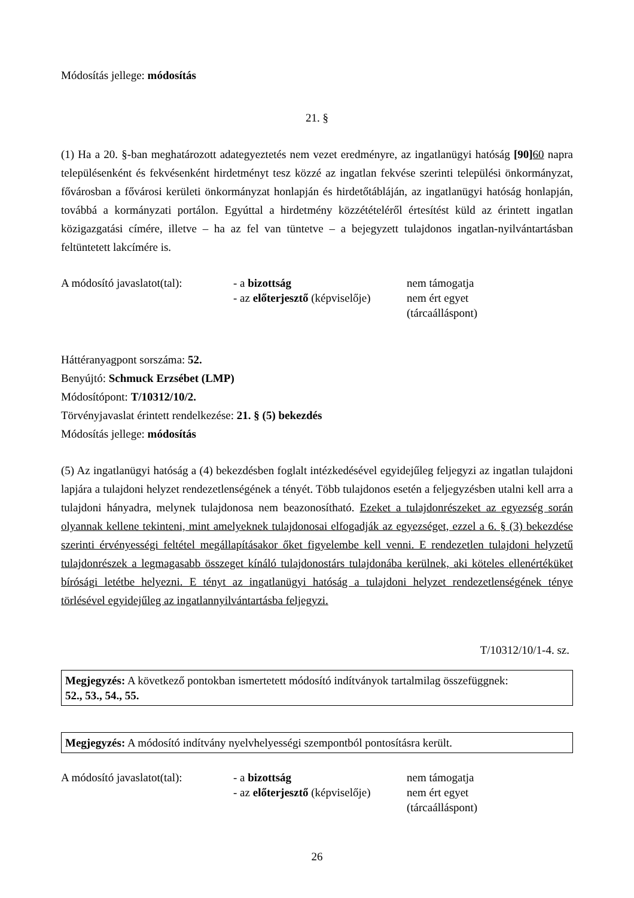Módosítás jellege: módosítás
21. §
(1) Ha a 20. §-ban meghatározott adategyeztetés nem vezet eredményre, az ingatlanügyi hatóság [90] 60 napra településenként és fekvésenként hirdetményt tesz közzé az ingatlan fekvése szerinti települési önkormányzat, fővárosban a fővárosi kerületi önkormányzat honlapján és hirdetőtábláján, az ingatlanügyi hatóság honlapján, továbbá a kormányzati portálon. Egyúttal a hirdetmény közzétételéről értesítést küld az érintett ingatlan közigazgatási címére, illetve – ha az fel van tüntetve – a bejegyzett tulajdonos ingatlan-nyilvántartásban feltüntetett lakcímére is.
| A módosító javaslatot(tal): | - a bizottság | nem támogatja |
| | - az előterjesztő (képviselője) | nem ért egyet (tárcaálláspont) |
Háttéranyagpont sorszáma: 52.
Benyújtó: Schmuck Erzsébet (LMP)
Módosítópont: T/10312/10/2.
Törvényjavaslat érintett rendelkezése: 21. § (5) bekezdés
Módosítás jellege: módosítás
(5) Az ingatlanügyi hatóság a (4) bekezdésben foglalt intézkedésével egyidejűleg feljegyzi az ingatlan tulajdoni lapjára a tulajdoni helyzet rendezetlenségének a tényét. Több tulajdonos esetén a feljegyzésben utalni kell arra a tulajdoni hányadra, melynek tulajdonosa nem beazonosítható. Ezeket a tulajdonrészeket az egyezség során olyannak kellene tekinteni, mint amelyeknek tulajdonosai elfogadják az egyezséget, ezzel a 6. § (3) bekezdése szerinti érvényességi feltétel megállapításakor őket figyelembe kell venni. E rendezetlen tulajdoni helyzetű tulajdonrészek a legmagasabb összeget kínáló tulajdonostárs tulajdonába kerülnek, aki köteles ellenértéküket bírósági letétbe helyezni. E tényt az ingatlanügyi hatóság a tulajdoni helyzet rendezetlenségének ténye törlésével egyidejűleg az ingatlannyilvántartásba feljegyzi.
T/10312/10/1-4. sz.
Megjegyzés: A következő pontokban ismertetett módosító indítványok tartalmilag összefüggnek:
52., 53., 54., 55.
Megjegyzés: A módosító indítvány nyelvhelyességi szempontból pontosításra került.
| A módosító javaslatot(tal): | - a bizottság | nem támogatja |
| | - az előterjesztő (képviselője) | nem ért egyet (tárcaálláspont) |
26